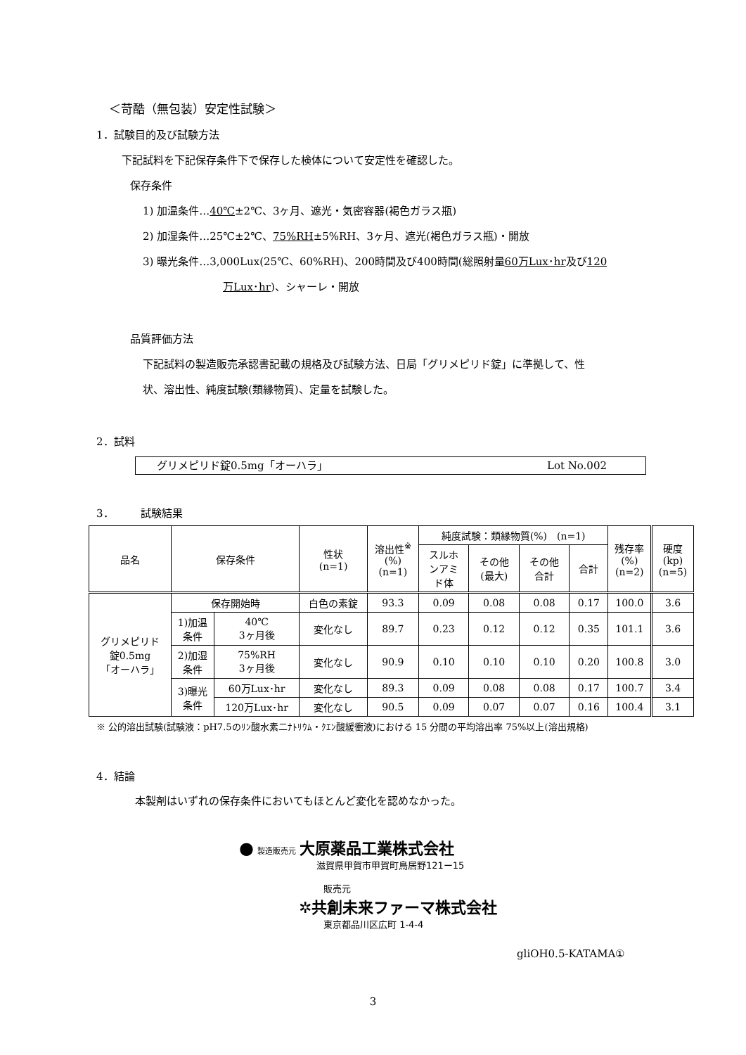＜苛酷（無包装）安定性試験＞
1．試験目的及び試験方法
下記試料を下記保存条件下で保存した検体について安定性を確認した。
保存条件
1) 加温条件…40℃±2℃、3ヶ月、遮光・気密容器(褐色ガラス瓶)
2) 加湿条件…25℃±2℃、75%RH±5%RH、3ヶ月、遮光(褐色ガラス瓶)・開放
3) 曝光条件…3,000Lux(25℃、60%RH)、200時間及び400時間(総照射量60万Lux･hr及び120
万Lux･hr)、シャーレ・開放
品質評価方法
下記試料の製造販売承認書記載の規格及び試験方法、日局「グリメピリド錠」に準拠して、性
状、溶出性、純度試験(類縁物質)、定量を試験した。
2．試料
グリメピリド錠0.5mg「オーハラ」 Lot No.002
3．　　　試験結果
| 品名 | 保存条件 | | 性状 (n=1) | 溶出性<sup>※</sup> (%) (n=1) | 純度試験：類縁物質(%) (n=1) | | | | 残存率 (%) (n=2) | 硬度 (kp) (n=5) |
| --- | --- | --- | --- | --- | --- | --- | --- | --- | --- | --- |
| | | | | | スルホ ンアミ ド体 | その他 (最大) | その他 合計 | 合計 | | |
| グリメピリド 錠0.5mg 「オーハラ」 | 保存開始時 | | 白色の素錠 | 93.3 | 0.09 | 0.08 | 0.08 | 0.17 | 100.0 | 3.6 |
| | 1)加温 条件 | 40℃ 3ヶ月後 | 変化なし | 89.7 | 0.23 | 0.12 | 0.12 | 0.35 | 101.1 | 3.6 |
| | 2)加湿 条件 | 75%RH 3ヶ月後 | 変化なし | 90.9 | 0.10 | 0.10 | 0.10 | 0.20 | 100.8 | 3.0 |
| | 3)曝光 条件 | 60万Lux･hr | 変化なし | 89.3 | 0.09 | 0.08 | 0.08 | 0.17 | 100.7 | 3.4 |
| | | 120万Lux･hr | 変化なし | 90.5 | 0.09 | 0.07 | 0.07 | 0.16 | 100.4 | 3.1 |
※ 公的溶出試験(試験液：pH7.5のﾘﾝ酸水素二ﾅﾄﾘｳﾑ・ｸｴﾝ酸緩衝液)における 15 分間の平均溶出率 75%以上(溶出規格)
4．結論
本製剤はいずれの保存条件においてもほとんど変化を認めなかった。
● 製造販売元 大原薬品工業株式会社
滋賀県甲賀市甲賀町鳥居野121ー15
販売元
✲共創未来ファーマ株式会社
東京都品川区広町 1-4-4
gliOH0.5-KATAMA①
3